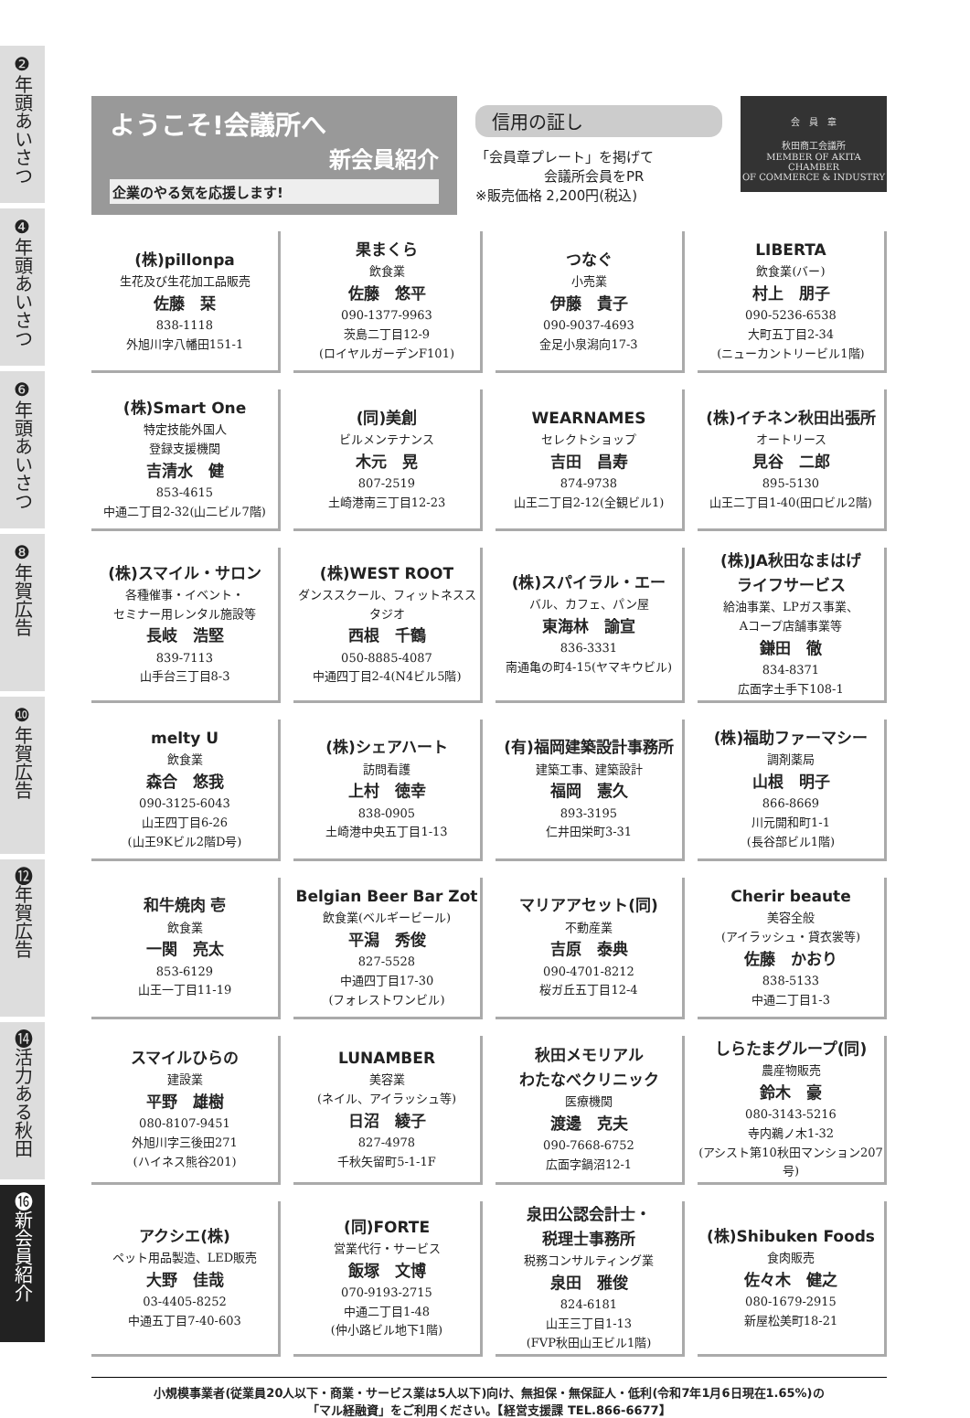❷年頭あいさつ
❹年頭あいさつ
❻年頭あいさつ
❽年賀広告
❿年賀広告
⓬年賀広告
⓮活力ある秋田
⓰新会員紹介
ようこそ!会議所へ
新会員紹介
企業のやる気を応援します!
信用の証し
「会員章プレート」を掲げて
　　　　　会議所会員をPR
※販売価格 2,200円(税込)
会　員　章
秋田商工会議所
MEMBER OF AKITA CHAMBER
OF COMMERCE & INDUSTRY
| (株)pillonpa 生花及び生花加工品販売 佐藤 栞 838-1118 外旭川字八幡田151-1 | 果まくら 飲食業 佐藤 悠平 090-1377-9963 茨島二丁目12-9 (ロイヤルガーデンF101) | つなぐ 小売業 伊藤 貴子 090-9037-4693 金足小泉潟向17-3 | LIBERTA 飲食業(バー) 村上 朋子 090-5236-6538 大町五丁目2-34 (ニューカントリービル1階) |
| (株)Smart One 特定技能外国人 登録支援機関 吉清水 健 853-4615 中通二丁目2-32(山二ビル7階) | (同)美創 ビルメンテナンス 木元 晃 807-2519 土崎港南三丁目12-23 | WEARNAMES セレクトショップ 吉田 昌寿 874-9738 山王二丁目2-12(全観ビル1) | (株)イチネン秋田出張所 オートリース 見谷 二郎 895-5130 山王二丁目1-40(田口ビル2階) |
| (株)スマイル・サロン 各種催事・イベント・ セミナー用レンタル施設等 長岐 浩堅 839-7113 山手台三丁目8-3 | (株)WEST ROOT ダンススクール、フィットネススタジオ 西根 千鶴 050-8885-4087 中通四丁目2-4(N4ビル5階) | (株)スパイラル・エー バル、カフェ、パン屋 東海林 諭宣 836-3331 南通亀の町4-15(ヤマキウビル) | (株)JA秋田なまはげ ライフサービス 給油事業、LPガス事業、 Aコープ店舗事業等 鎌田 徹 834-8371 広面字土手下108-1 |
| melty U 飲食業 森合 悠我 090-3125-6043 山王四丁目6-26 (山王9Kビル2階D号) | (株)シェアハート 訪問看護 上村 徳幸 838-0905 土崎港中央五丁目1-13 | (有)福岡建築設計事務所 建築工事、建築設計 福岡 憲久 893-3195 仁井田栄町3-31 | (株)福助ファーマシー 調剤薬局 山根 明子 866-8669 川元開和町1-1 (長谷部ビル1階) |
| 和牛焼肉 壱 飲食業 一関 亮太 853-6129 山王一丁目11-19 | Belgian Beer Bar Zot 飲食業(ベルギービール) 平潟 秀俊 827-5528 中通四丁目17-30 (フォレストワンビル) | マリアアセット(同) 不動産業 吉原 泰典 090-4701-8212 桜ガ丘五丁目12-4 | Cherir beaute 美容全般 (アイラッシュ・貸衣裳等) 佐藤 かおり 838-5133 中通二丁目1-3 |
| スマイルひらの 建設業 平野 雄樹 080-8107-9451 外旭川字三後田271 (ハイネス熊谷201) | LUNAMBER 美容業 (ネイル、アイラッシュ等) 日沼 綾子 827-4978 千秋矢留町5-1-1F | 秋田メモリアル わたなべクリニック 医療機関 渡邊 克夫 090-7668-6752 広面字鍋沼12-1 | しらたまグループ(同) 農産物販売 鈴木 豪 080-3143-5216 寺内鵜ノ木1-32 (アシスト第10秋田マンション207号) |
| アクシエ(株) ペット用品製造、LED販売 大野 佳哉 03-4405-8252 中通五丁目7-40-603 | (同)FORTE 営業代行・サービス 飯塚 文博 070-9193-2715 中通二丁目1-48 (仲小路ビル地下1階) | 泉田公認会計士・ 税理士事務所 税務コンサルティング業 泉田 雅俊 824-6181 山王三丁目1-13 (FVP秋田山王ビル1階) | (株)Shibuken Foods 食肉販売 佐々木 健之 080-1679-2915 新屋松美町18-21 |
小規模事業者(従業員20人以下・商業・サービス業は5人以下)向け、無担保・無保証人・低利(令和7年1月6日現在1.65%)の
「マル経融資」をご利用ください。【経営支援課 TEL.866-6677】